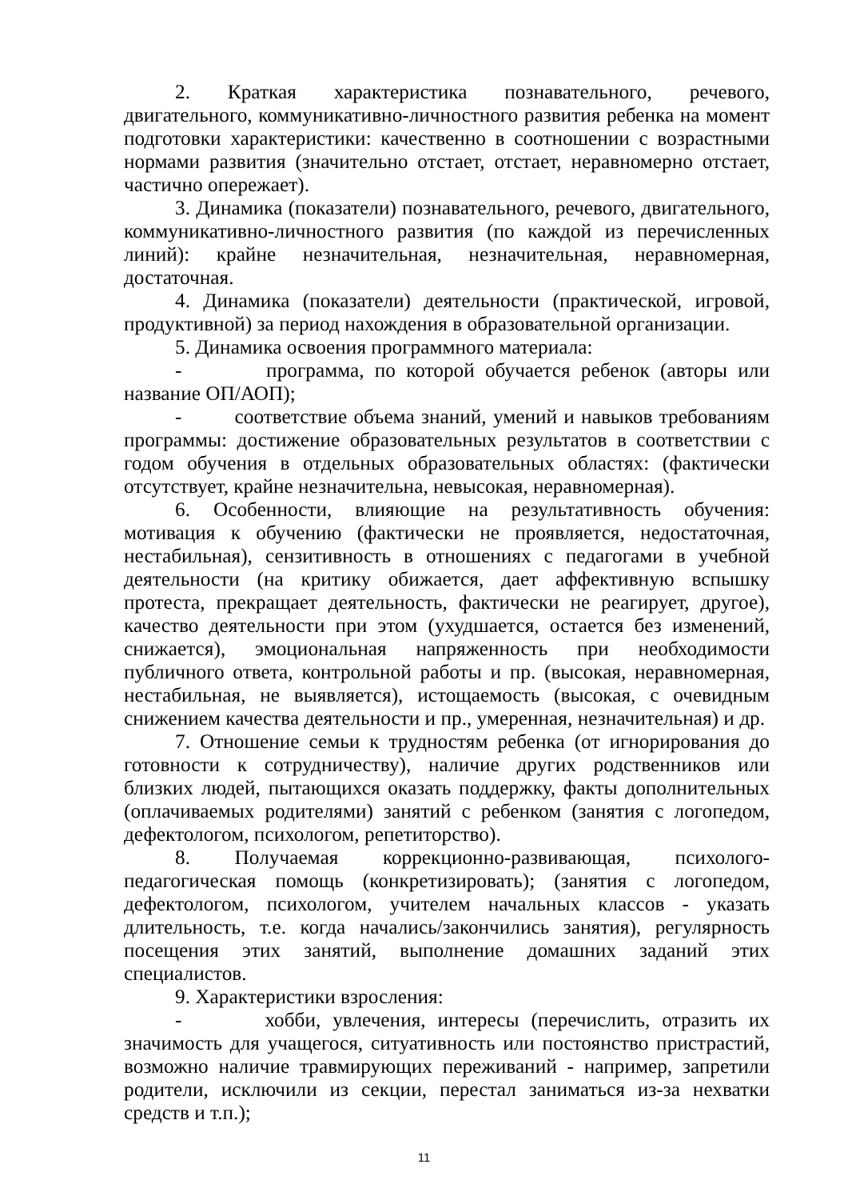2. Краткая характеристика познавательного, речевого, двигательного, коммуникативно-личностного развития ребенка на момент подготовки характеристики: качественно в соотношении с возрастными нормами развития (значительно отстает, отстает, неравномерно отстает, частично опережает).
3. Динамика (показатели) познавательного, речевого, двигательного, коммуникативно-личностного развития (по каждой из перечисленных линий): крайне незначительная, незначительная, неравномерная, достаточная.
4. Динамика (показатели) деятельности (практической, игровой, продуктивной) за период нахождения в образовательной организации.
5. Динамика освоения программного материала:
- программа, по которой обучается ребенок (авторы или название ОП/АОП);
- соответствие объема знаний, умений и навыков требованиям программы: достижение образовательных результатов в соответствии с годом обучения в отдельных образовательных областях: (фактически отсутствует, крайне незначительна, невысокая, неравномерная).
6. Особенности, влияющие на результативность обучения: мотивация к обучению (фактически не проявляется, недостаточная, нестабильная), сензитивность в отношениях с педагогами в учебной деятельности (на критику обижается, дает аффективную вспышку протеста, прекращает деятельность, фактически не реагирует, другое), качество деятельности при этом (ухудшается, остается без изменений, снижается), эмоциональная напряженность при необходимости публичного ответа, контрольной работы и пр. (высокая, неравномерная, нестабильная, не выявляется), истощаемость (высокая, с очевидным снижением качества деятельности и пр., умеренная, незначительная) и др.
7. Отношение семьи к трудностям ребенка (от игнорирования до готовности к сотрудничеству), наличие других родственников или близких людей, пытающихся оказать поддержку, факты дополнительных (оплачиваемых родителями) занятий с ребенком (занятия с логопедом, дефектологом, психологом, репетиторство).
8. Получаемая коррекционно-развивающая, психолого-педагогическая помощь (конкретизировать); (занятия с логопедом, дефектологом, психологом, учителем начальных классов - указать длительность, т.е. когда начались/закончились занятия), регулярность посещения этих занятий, выполнение домашних заданий этих специалистов.
9. Характеристики взросления:
- хобби, увлечения, интересы (перечислить, отразить их значимость для учащегося, ситуативность или постоянство пристрастий, возможно наличие травмирующих переживаний - например, запретили родители, исключили из секции, перестал заниматься из-за нехватки средств и т.п.);
11